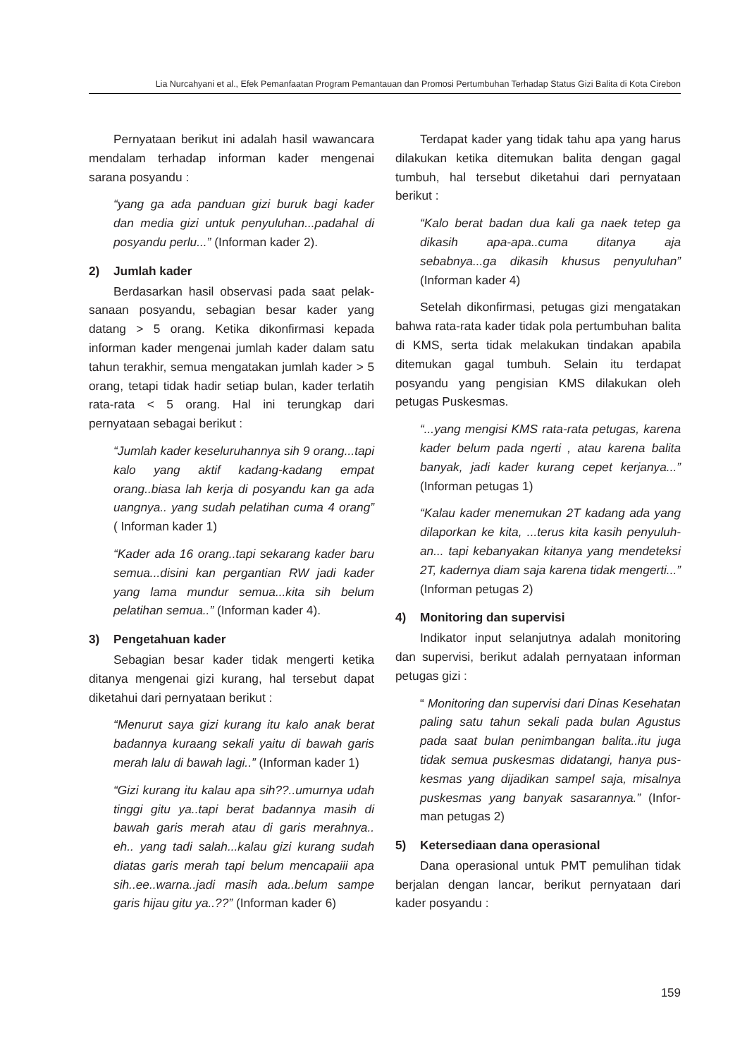Lia Nurcahyani et al., Efek Pemanfaatan Program Pemantauan dan Promosi Pertumbuhan Terhadap Status Gizi Balita di Kota Cirebon
Pernyataan berikut ini adalah hasil wawancara mendalam terhadap informan kader mengenai sarana posyandu :
“yang ga ada panduan gizi buruk bagi kader dan media gizi untuk penyuluhan...padahal di posyandu perlu...” (Informan kader 2).
2) Jumlah kader
Berdasarkan hasil observasi pada saat pelak-sanaan posyandu, sebagian besar kader yang datang > 5 orang. Ketika dikonfirmasi kepada informan kader mengenai jumlah kader dalam satu tahun terakhir, semua mengatakan jumlah kader > 5 orang, tetapi tidak hadir setiap bulan, kader terlatih rata-rata < 5 orang. Hal ini terungkap dari pernyataan sebagai berikut :
“Jumlah kader keseluruhannya sih 9 orang...tapi kalo yang aktif kadang-kadang empat orang..biasa lah kerja di posyandu kan ga ada uangnya.. yang sudah pelatihan cuma 4 orang” ( Informan kader 1)
“Kader ada 16 orang..tapi sekarang kader baru semua...disini kan pergantian RW jadi kader yang lama mundur semua...kita sih belum pelatihan semua..” (Informan kader 4).
3) Pengetahuan kader
Sebagian besar kader tidak mengerti ketika ditanya mengenai gizi kurang, hal tersebut dapat diketahui dari pernyataan berikut :
“Menurut saya gizi kurang itu kalo anak berat badannya kuraang sekali yaitu di bawah garis merah lalu di bawah lagi..” (Informan kader 1)
“Gizi kurang itu kalau apa sih??..umurnya udah tinggi gitu ya..tapi berat badannya masih di bawah garis merah atau di garis merahnya.. eh.. yang tadi salah...kalau gizi kurang sudah diatas garis merah tapi belum mencapaiii apa sih..ee..warna..jadi masih ada..belum sampe garis hijau gitu ya..??” (Informan kader 6)
Terdapat kader yang tidak tahu apa yang harus dilakukan ketika ditemukan balita dengan gagal tumbuh, hal tersebut diketahui dari pernyataan berikut :
“Kalo berat badan dua kali ga naek tetep ga dikasih apa-apa..cuma ditanya aja sebabnya...ga dikasih khusus penyuluhan” (Informan kader 4)
Setelah dikonfirmasi, petugas gizi mengatakan bahwa rata-rata kader tidak pola pertumbuhan balita di KMS, serta tidak melakukan tindakan apabila ditemukan gagal tumbuh. Selain itu terdapat posyandu yang pengisian KMS dilakukan oleh petugas Puskesmas.
“...yang mengisi KMS rata-rata petugas, karena kader belum pada ngerti , atau karena balita banyak, jadi kader kurang cepet kerjanya...” (Informan petugas 1)
“Kalau kader menemukan 2T kadang ada yang dilaporkan ke kita, ...terus kita kasih penyuluh-an... tapi kebanyakan kitanya yang mendeteksi 2T, kadernya diam saja karena tidak mengerti...” (Informan petugas 2)
4) Monitoring dan supervisi
Indikator input selanjutnya adalah monitoring dan supervisi, berikut adalah pernyataan informan petugas gizi :
“ Monitoring dan supervisi dari Dinas Kesehatan paling satu tahun sekali pada bulan Agustus pada saat bulan penimbangan balita..itu juga tidak semua puskesmas didatangi, hanya pus-kesmas yang dijadikan sampel saja, misalnya puskesmas yang banyak sasarannya.” (Infor-man petugas 2)
5) Ketersediaan dana operasional
Dana operasional untuk PMT pemulihan tidak berjalan dengan lancar, berikut pernyataan dari kader posyandu :
159